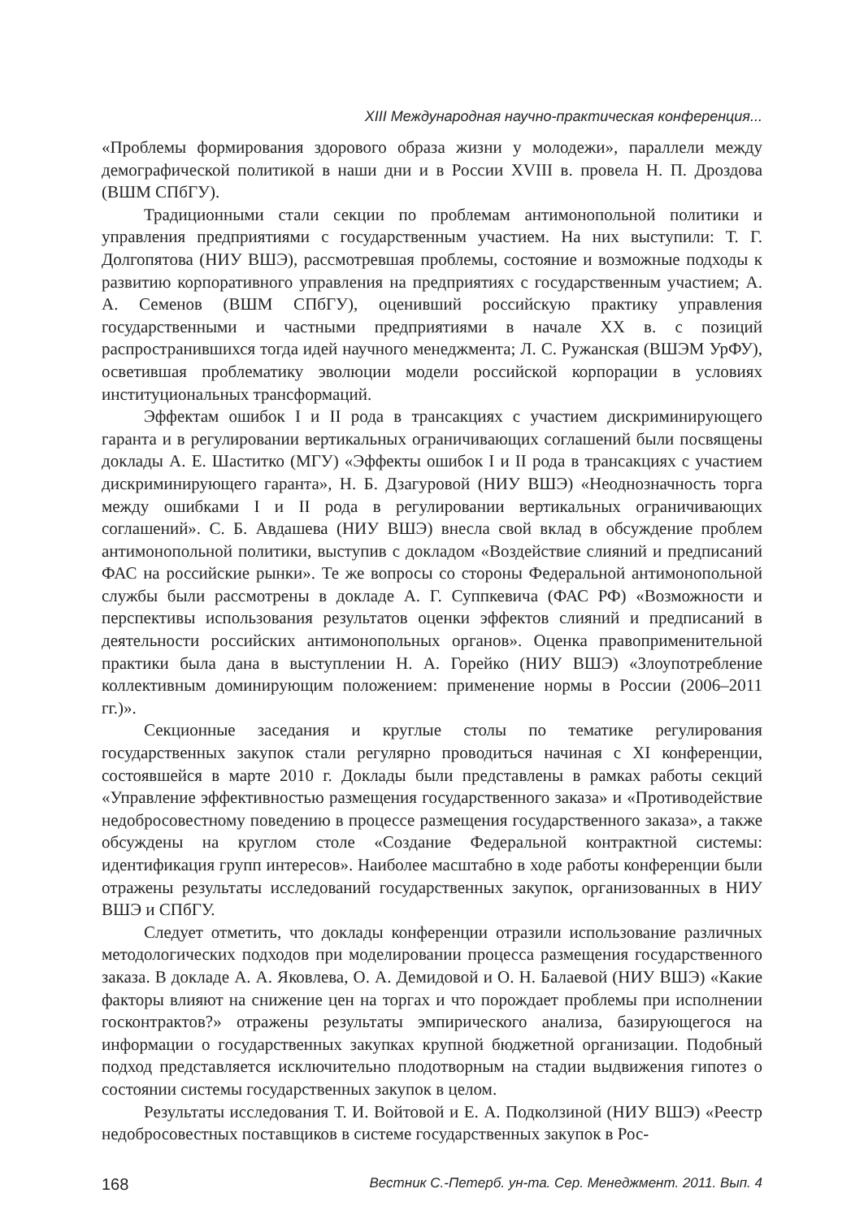XIII Международная научно-практическая конференция...
«Проблемы формирования здорового образа жизни у молодежи», параллели между демографической политикой в наши дни и в России XVIII в. провела Н. П. Дроздова (ВШМ СПбГУ).
Традиционными стали секции по проблемам антимонопольной политики и управления предприятиями с государственным участием. На них выступили: Т. Г. Долгопятова (НИУ ВШЭ), рассмотревшая проблемы, состояние и возможные подходы к развитию корпоративного управления на предприятиях с государственным участием; А. А. Семенов (ВШМ СПбГУ), оценивший российскую практику управления государственными и частными предприятиями в начале XX в. с позиций распространившихся тогда идей научного менеджмента; Л. С. Ружанская (ВШЭМ УрФУ), осветившая проблематику эволюции модели российской корпорации в условиях институциональных трансформаций.
Эффектам ошибок I и II рода в трансакциях с участием дискриминирующего гаранта и в регулировании вертикальных ограничивающих соглашений были посвящены доклады А. Е. Шаститко (МГУ) «Эффекты ошибок I и II рода в трансакциях с участием дискриминирующего гаранта», Н. Б. Дзагуровой (НИУ ВШЭ) «Неоднозначность торга между ошибками I и II рода в регулировании вертикальных ограничивающих соглашений». С. Б. Авдашева (НИУ ВШЭ) внесла свой вклад в обсуждение проблем антимонопольной политики, выступив с докладом «Воздействие слияний и предписаний ФАС на российские рынки». Те же вопросы со стороны Федеральной антимонопольной службы были рассмотрены в докладе А. Г. Суппкевича (ФАС РФ) «Возможности и перспективы использования результатов оценки эффектов слияний и предписаний в деятельности российских антимонопольных органов». Оценка правоприменительной практики была дана в выступлении Н. А. Горейко (НИУ ВШЭ) «Злоупотребление коллективным доминирующим положением: применение нормы в России (2006–2011 гг.)».
Секционные заседания и круглые столы по тематике регулирования государственных закупок стали регулярно проводиться начиная с XI конференции, состоявшейся в марте 2010 г. Доклады были представлены в рамках работы секций «Управление эффективностью размещения государственного заказа» и «Противодействие недобросовестному поведению в процессе размещения государственного заказа», а также обсуждены на круглом столе «Создание Федеральной контрактной системы: идентификация групп интересов». Наиболее масштабно в ходе работы конференции были отражены результаты исследований государственных закупок, организованных в НИУ ВШЭ и СПбГУ.
Следует отметить, что доклады конференции отразили использование различных методологических подходов при моделировании процесса размещения государственного заказа. В докладе А. А. Яковлева, О. А. Демидовой и О. Н. Балаевой (НИУ ВШЭ) «Какие факторы влияют на снижение цен на торгах и что порождает проблемы при исполнении госконтрактов?» отражены результаты эмпирического анализа, базирующегося на информации о государственных закупках крупной бюджетной организации. Подобный подход представляется исключительно плодотворным на стадии выдвижения гипотез о состоянии системы государственных закупок в целом.
Результаты исследования Т. И. Войтовой и Е. А. Подколзиной (НИУ ВШЭ) «Реестр недобросовестных поставщиков в системе государственных закупок в Рос-
168 Вестник С.-Петерб. ун-та. Сер. Менеджмент. 2011. Вып. 4